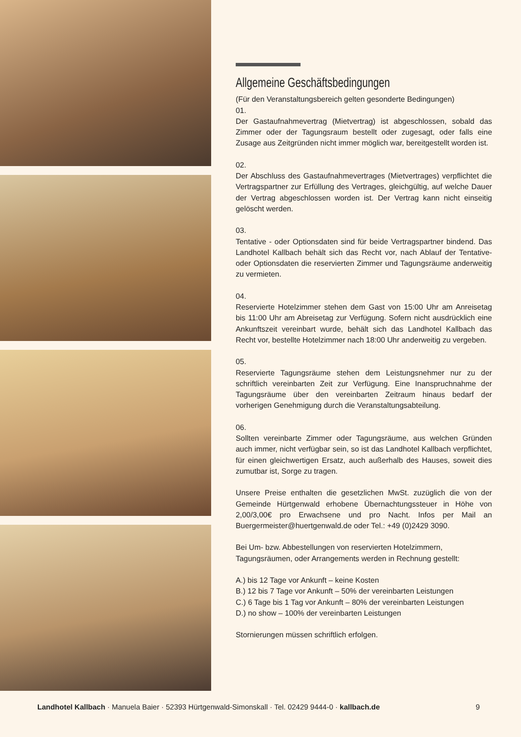Allgemeine Geschäftsbedingungen
(Für den Veranstaltungsbereich gelten gesonderte Bedingungen)
01.
Der Gastaufnahmevertrag (Mietvertrag) ist abgeschlossen, sobald das Zimmer oder der Tagungsraum bestellt oder zugesagt, oder falls eine Zusage aus Zeitgründen nicht immer möglich war, bereitgestellt worden ist.
02.
Der Abschluss des Gastaufnahmevertrages (Mietvertrages) verpflichtet die Vertragspartner zur Erfüllung des Vertrages, gleichgültig, auf welche Dauer der Vertrag abgeschlossen worden ist. Der Vertrag kann nicht einseitig gelöscht werden.
03.
Tentative - oder Optionsdaten sind für beide Vertragspartner bindend. Das Landhotel Kallbach behält sich das Recht vor, nach Ablauf der Tentative- oder Optionsdaten die reservierten Zimmer und Tagungsräume anderweitig zu vermieten.
04.
Reservierte Hotelzimmer stehen dem Gast von 15:00 Uhr am Anreisetag bis 11:00 Uhr am Abreisetag zur Verfügung. Sofern nicht ausdrücklich eine Ankunftszeit vereinbart wurde, behält sich das Landhotel Kallbach das Recht vor, bestellte Hotelzimmer nach 18:00 Uhr anderweitig zu vergeben.
05.
Reservierte Tagungsräume stehen dem Leistungsnehmer nur zu der schriftlich vereinbarten Zeit zur Verfügung. Eine Inanspruchnahme der Tagungsräume über den vereinbarten Zeitraum hinaus bedarf der vorherigen Genehmigung durch die Veranstaltungsabteilung.
06.
Sollten vereinbarte Zimmer oder Tagungsräume, aus welchen Gründen auch immer, nicht verfügbar sein, so ist das Landhotel Kallbach verpflichtet, für einen gleichwertigen Ersatz, auch außerhalb des Hauses, soweit dies zumutbar ist, Sorge zu tragen.
Unsere Preise enthalten die gesetzlichen MwSt. zuzüglich die von der Gemeinde Hürtgenwald erhobene Übernachtungssteuer in Höhe von 2,00/3,00€ pro Erwachsene und pro Nacht. Infos per Mail an Buergermeister@huertgenwald.de oder Tel.: +49 (0)2429 3090.
Bei Um- bzw. Abbestellungen von reservierten Hotelzimmern, Tagungsräumen, oder Arrangements werden in Rechnung gestellt:
A.) bis 12 Tage vor Ankunft – keine Kosten
B.) 12 bis 7 Tage vor Ankunft – 50% der vereinbarten Leistungen
C.) 6 Tage bis 1 Tag vor Ankunft – 80% der vereinbarten Leistungen
D.) no show – 100% der vereinbarten Leistungen
Stornierungen müssen schriftlich erfolgen.
Landhotel Kallbach · Manuela Baier · 52393 Hürtgenwald-Simonskall · Tel. 02429 9444-0 · kallbach.de 9